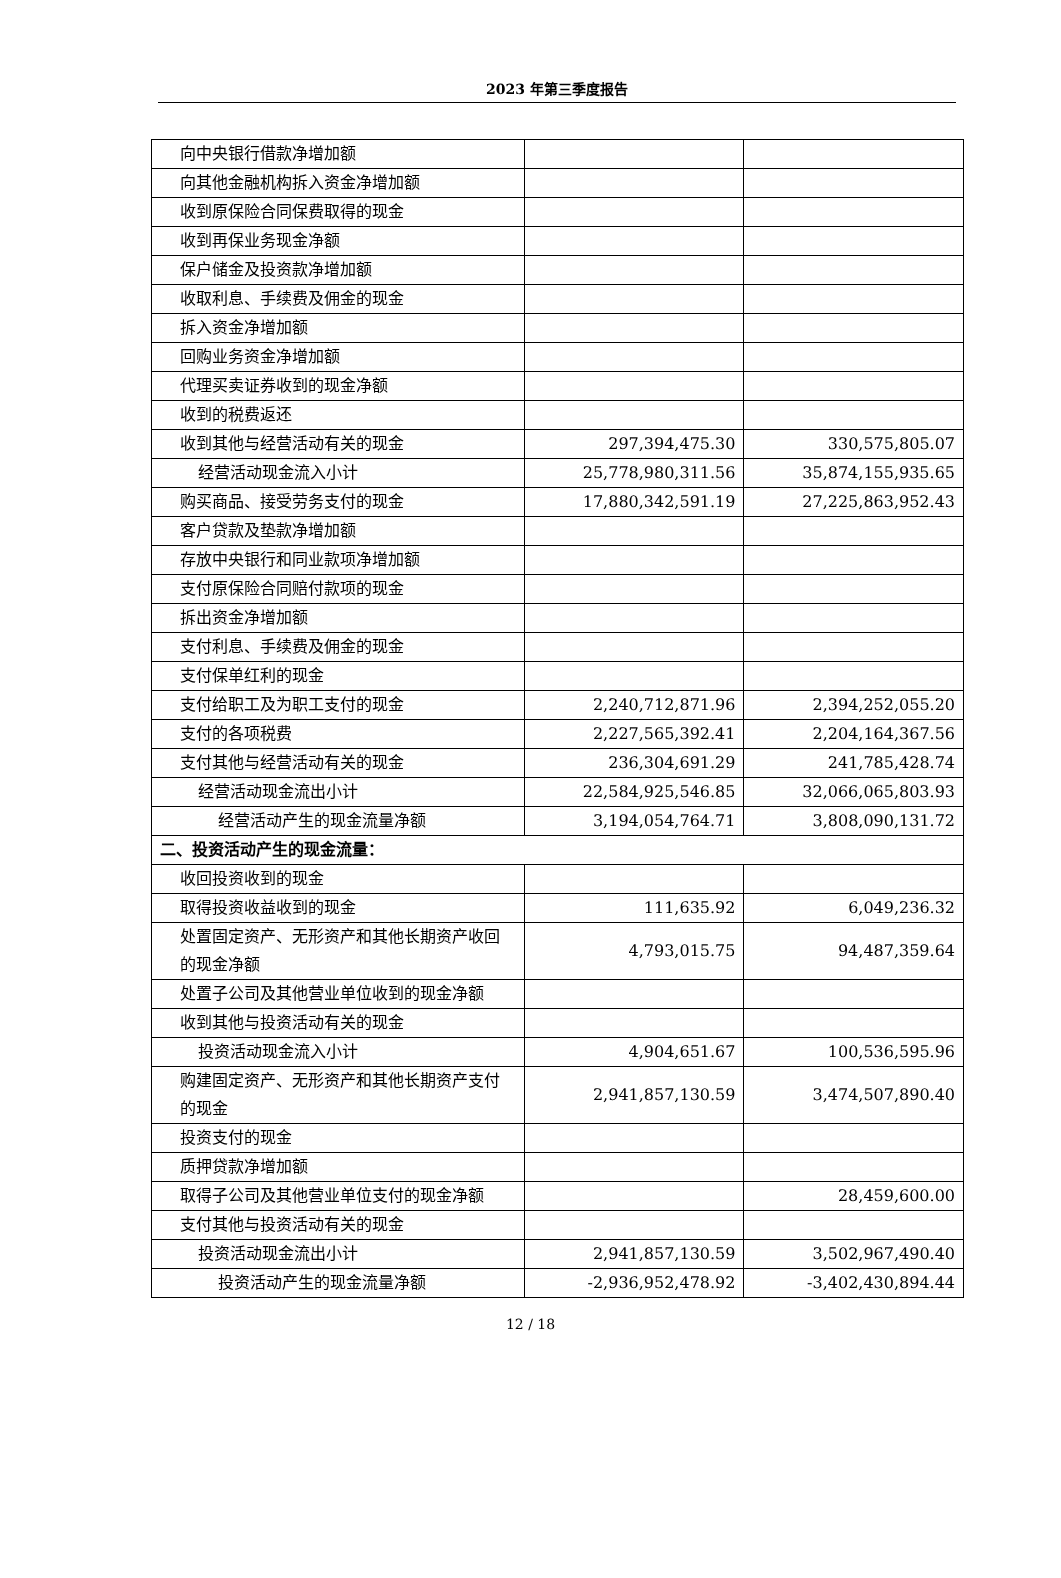2023 年第三季度报告
| 向中央银行借款净增加额 | | |
| 向其他金融机构拆入资金净增加额 | | |
| 收到原保险合同保费取得的现金 | | |
| 收到再保业务现金净额 | | |
| 保户储金及投资款净增加额 | | |
| 收取利息、手续费及佣金的现金 | | |
| 拆入资金净增加额 | | |
| 回购业务资金净增加额 | | |
| 代理买卖证券收到的现金净额 | | |
| 收到的税费返还 | | |
| 收到其他与经营活动有关的现金 | 297,394,475.30 | 330,575,805.07 |
| 经营活动现金流入小计 | 25,778,980,311.56 | 35,874,155,935.65 |
| 购买商品、接受劳务支付的现金 | 17,880,342,591.19 | 27,225,863,952.43 |
| 客户贷款及垫款净增加额 | | |
| 存放中央银行和同业款项净增加额 | | |
| 支付原保险合同赔付款项的现金 | | |
| 拆出资金净增加额 | | |
| 支付利息、手续费及佣金的现金 | | |
| 支付保单红利的现金 | | |
| 支付给职工及为职工支付的现金 | 2,240,712,871.96 | 2,394,252,055.20 |
| 支付的各项税费 | 2,227,565,392.41 | 2,204,164,367.56 |
| 支付其他与经营活动有关的现金 | 236,304,691.29 | 241,785,428.74 |
| 经营活动现金流出小计 | 22,584,925,546.85 | 32,066,065,803.93 |
| 经营活动产生的现金流量净额 | 3,194,054,764.71 | 3,808,090,131.72 |
| 二、投资活动产生的现金流量： | | |
| 收回投资收到的现金 | | |
| 取得投资收益收到的现金 | 111,635.92 | 6,049,236.32 |
| 处置固定资产、无形资产和其他长期资产收回的现金净额 | 4,793,015.75 | 94,487,359.64 |
| 处置子公司及其他营业单位收到的现金净额 | | |
| 收到其他与投资活动有关的现金 | | |
| 投资活动现金流入小计 | 4,904,651.67 | 100,536,595.96 |
| 购建固定资产、无形资产和其他长期资产支付的现金 | 2,941,857,130.59 | 3,474,507,890.40 |
| 投资支付的现金 | | |
| 质押贷款净增加额 | | |
| 取得子公司及其他营业单位支付的现金净额 | | 28,459,600.00 |
| 支付其他与投资活动有关的现金 | | |
| 投资活动现金流出小计 | 2,941,857,130.59 | 3,502,967,490.40 |
| 投资活动产生的现金流量净额 | -2,936,952,478.92 | -3,402,430,894.44 |
12 / 18